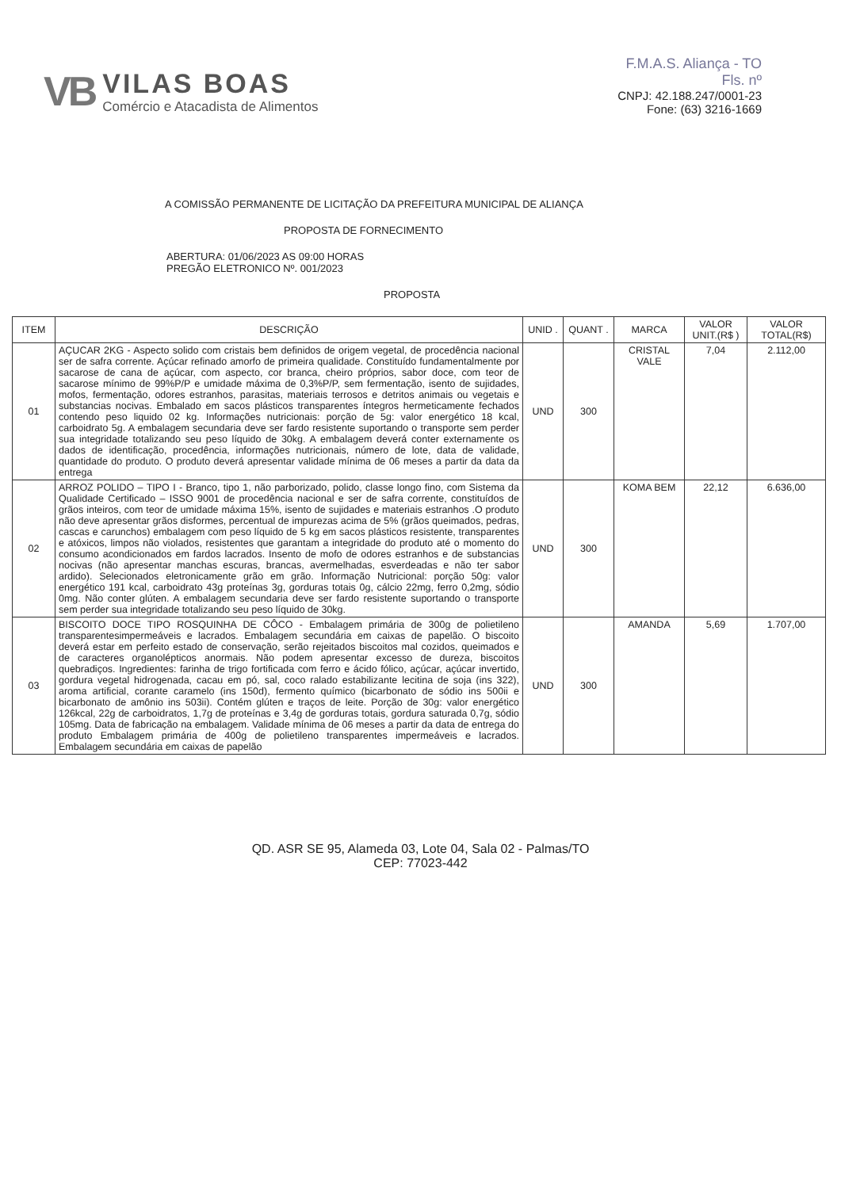VB
VILAS BOAS
Comércio e Atacadista de Alimentos
F.M.A.S. Aliança - TO
Fls. nº
CNPJ: 42.188.247/0001-23
Fone: (63) 3216-1669
A COMISSÃO PERMANENTE DE LICITAÇÃO DA PREFEITURA MUNICIPAL DE ALIANÇA
PROPOSTA DE FORNECIMENTO
ABERTURA: 01/06/2023 AS 09:00 HORAS
PREGÃO ELETRONICO Nº. 001/2023
PROPOSTA
| ITEM | DESCRIÇÃO | UNID . | QUANT . | MARCA | VALOR UNIT.(R$ ) | VALOR TOTAL(R$) |
| --- | --- | --- | --- | --- | --- | --- |
| 01 | AÇUCAR 2KG - Aspecto solido com cristais bem definidos de origem vegetal, de procedência nacional ser de safra corrente. Açúcar refinado amorfo de primeira qualidade. Constituído fundamentalmente por sacarose de cana de açúcar, com aspecto, cor branca, cheiro próprios, sabor doce, com teor de sacarose mínimo de 99%P/P e umidade máxima de 0,3%P/P, sem fermentação, isento de sujidades, mofos, fermentação, odores estranhos, parasitas, materiais terrosos e detritos animais ou vegetais e substancias nocivas. Embalado em sacos plásticos transparentes íntegros hermeticamente fechados contendo peso liquido 02 kg. Informações nutricionais: porção de 5g: valor energético 18 kcal, carboidrato 5g. A embalagem secundaria deve ser fardo resistente suportando o transporte sem perder sua integridade totalizando seu peso líquido de 30kg. A embalagem deverá conter externamente os dados de identificação, procedência, informações nutricionais, número de lote, data de validade, quantidade do produto. O produto deverá apresentar validade mínima de 06 meses a partir da data da entrega | UND | 300 | CRISTAL VALE | 7,04 | 2.112,00 |
| 02 | ARROZ POLIDO – TIPO I - Branco, tipo 1, não parborizado, polido, classe longo fino, com Sistema da Qualidade Certificado – ISSO 9001 de procedência nacional e ser de safra corrente, constituídos de grãos inteiros, com teor de umidade máxima 15%, isento de sujidades e materiais estranhos .O produto não deve apresentar grãos disformes, percentual de impurezas acima de 5% (grãos queimados, pedras, cascas e carunchos) embalagem com peso líquido de 5 kg em sacos plásticos resistente, transparentes e atóxicos, limpos não violados, resistentes que garantam a integridade do produto até o momento do consumo acondicionados em fardos lacrados. Insento de mofo de odores estranhos e de substancias nocivas (não apresentar manchas escuras, brancas, avermelhadas, esverdeadas e não ter sabor ardido). Selecionados eletronicamente grão em grão. Informação Nutricional: porção 50g: valor energético 191 kcal, carboidrato 43g proteínas 3g, gorduras totais 0g, cálcio 22mg, ferro 0,2mg, sódio 0mg. Não conter glúten. A embalagem secundaria deve ser fardo resistente suportando o transporte sem perder sua integridade totalizando seu peso líquido de 30kg. | UND | 300 | KOMA BEM | 22,12 | 6.636,00 |
| 03 | BISCOITO DOCE TIPO ROSQUINHA DE CÔCO - Embalagem primária de 300g de polietileno transparentesimpermeáveis e lacrados. Embalagem secundária em caixas de papelão. O biscoito deverá estar em perfeito estado de conservação, serão rejeitados biscoitos mal cozidos, queimados e de caracteres organolépticos anormais. Não podem apresentar excesso de dureza, biscoitos quebradiços. Ingredientes: farinha de trigo fortificada com ferro e ácido fólico, açúcar, açúcar invertido, gordura vegetal hidrogenada, cacau em pó, sal, coco ralado estabilizante lecitina de soja (ins 322), aroma artificial, corante caramelo (ins 150d), fermento químico (bicarbonato de sódio ins 500ii e bicarbonato de amônio ins 503ii). Contém glúten e traços de leite. Porção de 30g: valor energético 126kcal, 22g de carboidratos, 1,7g de proteínas e 3,4g de gorduras totais, gordura saturada 0,7g, sódio 105mg. Data de fabricação na embalagem. Validade mínima de 06 meses a partir da data de entrega do produto Embalagem primária de 400g de polietileno transparentes impermeáveis e lacrados. Embalagem secundária em caixas de papelão | UND | 300 | AMANDA | 5,69 | 1.707,00 |
QD. ASR SE 95, Alameda 03, Lote 04, Sala 02 - Palmas/TO
CEP: 77023-442